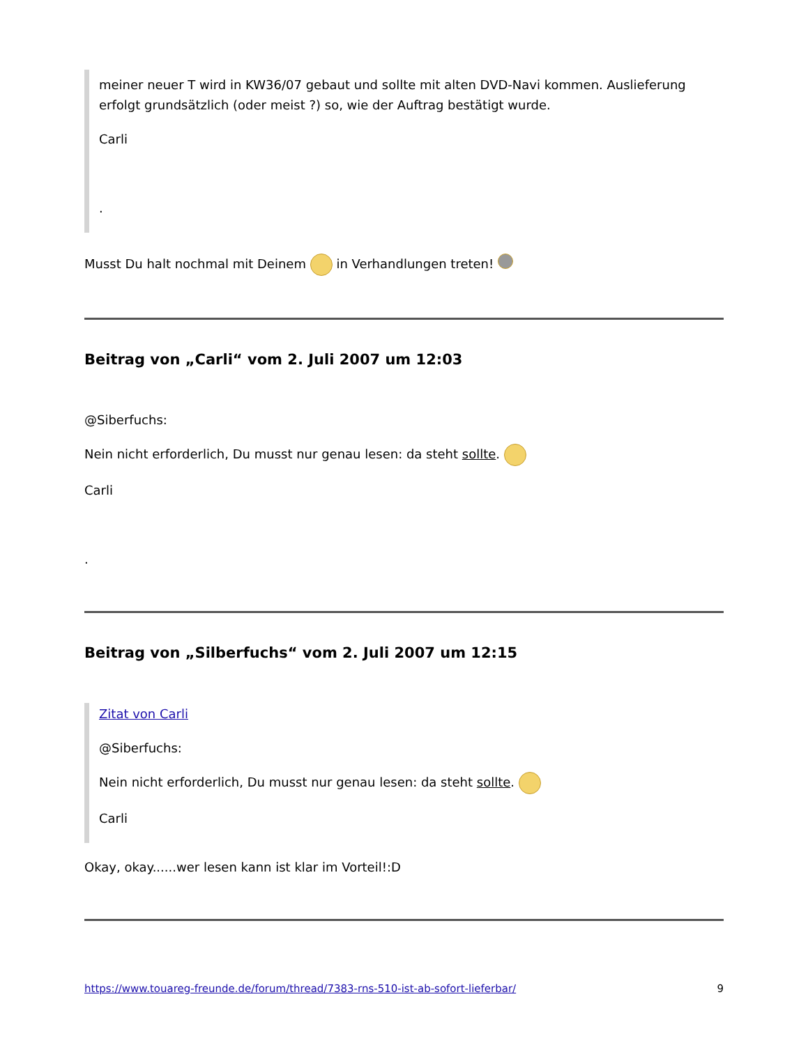meiner neuer T wird in KW36/07 gebaut und sollte mit alten DVD-Navi kommen. Auslieferung erfolgt grundsätzlich (oder meist ?) so, wie der Auftrag bestätigt wurde.
Carli
.
Musst Du halt nochmal mit Deinem in Verhandlungen treten!
Beitrag von „Carli“ vom 2. Juli 2007 um 12:03
@Siberfuchs:
Nein nicht erforderlich, Du musst nur genau lesen: da steht sollte.
Carli
.
Beitrag von „Silberfuchs“ vom 2. Juli 2007 um 12:15
Zitat von Carli
@Siberfuchs:
Nein nicht erforderlich, Du musst nur genau lesen: da steht sollte.
Carli
Okay, okay......wer lesen kann ist klar im Vorteil!:D
https://www.touareg-freunde.de/forum/thread/7383-rns-510-ist-ab-sofort-lieferbar/ 9